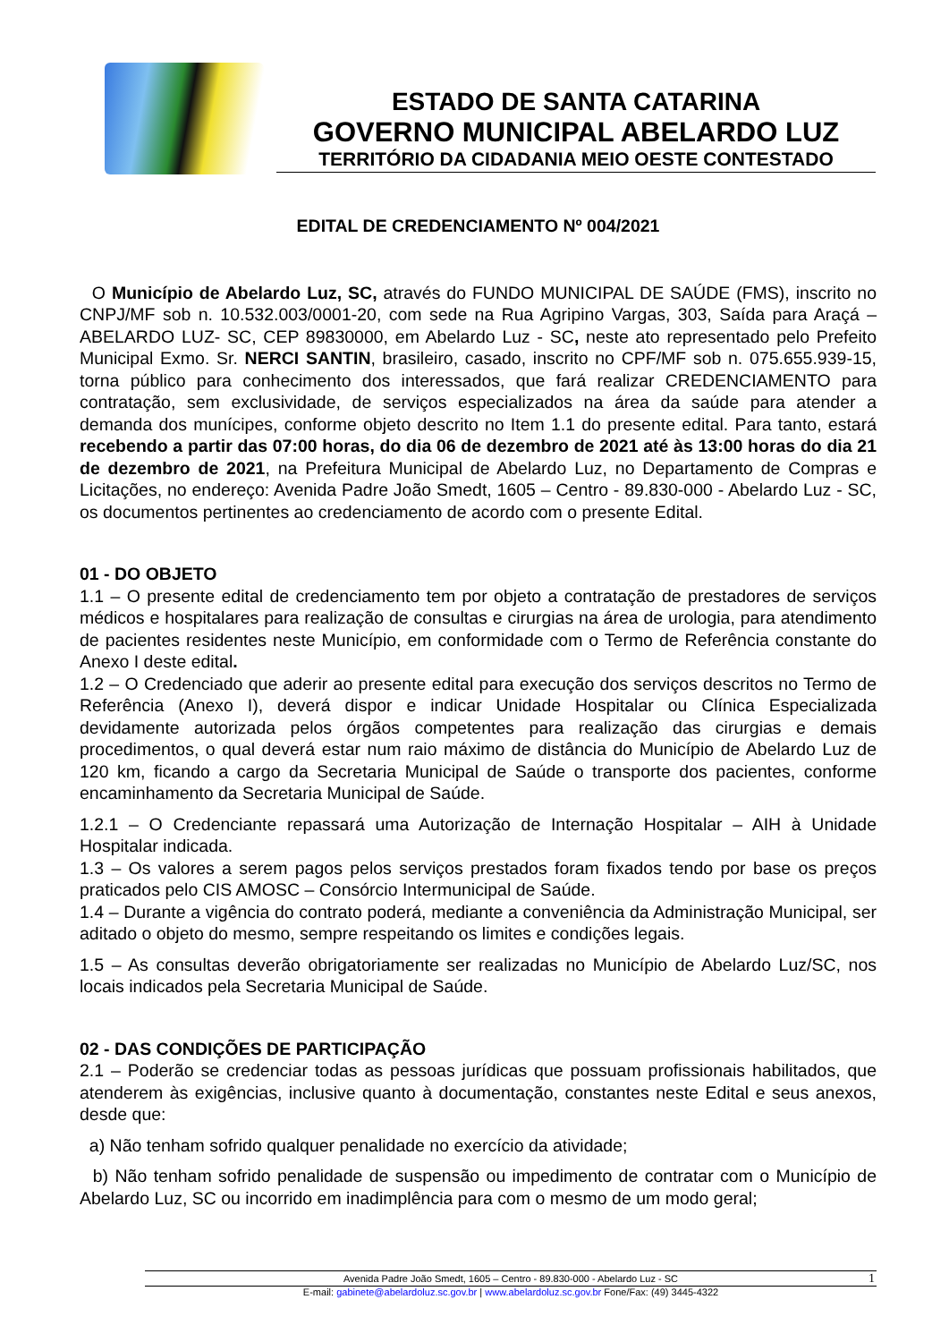ESTADO DE SANTA CATARINA
GOVERNO MUNICIPAL ABELARDO LUZ
TERRITÓRIO DA CIDADANIA MEIO OESTE CONTESTADO
EDITAL DE CREDENCIAMENTO Nº 004/2021
O Município de Abelardo Luz, SC, através do FUNDO MUNICIPAL DE SAÚDE (FMS), inscrito no CNPJ/MF sob n. 10.532.003/0001-20, com sede na Rua Agripino Vargas, 303, Saída para Araçá – ABELARDO LUZ- SC, CEP 89830000, em Abelardo Luz - SC, neste ato representado pelo Prefeito Municipal Exmo. Sr. NERCI SANTIN, brasileiro, casado, inscrito no CPF/MF sob n. 075.655.939-15, torna público para conhecimento dos interessados, que fará realizar CREDENCIAMENTO para contratação, sem exclusividade, de serviços especializados na área da saúde para atender a demanda dos munícipes, conforme objeto descrito no Item 1.1 do presente edital. Para tanto, estará recebendo a partir das 07:00 horas, do dia 06 de dezembro de 2021 até às 13:00 horas do dia 21 de dezembro de 2021, na Prefeitura Municipal de Abelardo Luz, no Departamento de Compras e Licitações, no endereço: Avenida Padre João Smedt, 1605 – Centro - 89.830-000 - Abelardo Luz - SC, os documentos pertinentes ao credenciamento de acordo com o presente Edital.
01 - DO OBJETO
1.1 – O presente edital de credenciamento tem por objeto a contratação de prestadores de serviços médicos e hospitalares para realização de consultas e cirurgias na área de urologia, para atendimento de pacientes residentes neste Município, em conformidade com o Termo de Referência constante do Anexo I deste edital.
1.2 – O Credenciado que aderir ao presente edital para execução dos serviços descritos no Termo de Referência (Anexo I), deverá dispor e indicar Unidade Hospitalar ou Clínica Especializada devidamente autorizada pelos órgãos competentes para realização das cirurgias e demais procedimentos, o qual deverá estar num raio máximo de distância do Município de Abelardo Luz de 120 km, ficando a cargo da Secretaria Municipal de Saúde o transporte dos pacientes, conforme encaminhamento da Secretaria Municipal de Saúde.
1.2.1 – O Credenciante repassará uma Autorização de Internação Hospitalar – AIH à Unidade Hospitalar indicada.
1.3 – Os valores a serem pagos pelos serviços prestados foram fixados tendo por base os preços praticados pelo CIS AMOSC – Consórcio Intermunicipal de Saúde.
1.4 – Durante a vigência do contrato poderá, mediante a conveniência da Administração Municipal, ser aditado o objeto do mesmo, sempre respeitando os limites e condições legais.
1.5 – As consultas deverão obrigatoriamente ser realizadas no Município de Abelardo Luz/SC, nos locais indicados pela Secretaria Municipal de Saúde.
02 - DAS CONDIÇÕES DE PARTICIPAÇÃO
2.1 – Poderão se credenciar todas as pessoas jurídicas que possuam profissionais habilitados, que atenderem às exigências, inclusive quanto à documentação, constantes neste Edital e seus anexos, desde que:
a) Não tenham sofrido qualquer penalidade no exercício da atividade;
b) Não tenham sofrido penalidade de suspensão ou impedimento de contratar com o Município de Abelardo Luz, SC ou incorrido em inadimplência para com o mesmo de um modo geral;
Avenida Padre João Smedt, 1605 – Centro - 89.830-000 - Abelardo Luz - SC 1
E-mail: gabinete@abelardoluz.sc.gov.br | www.abelardoluz.sc.gov.br Fone/Fax: (49) 3445-4322